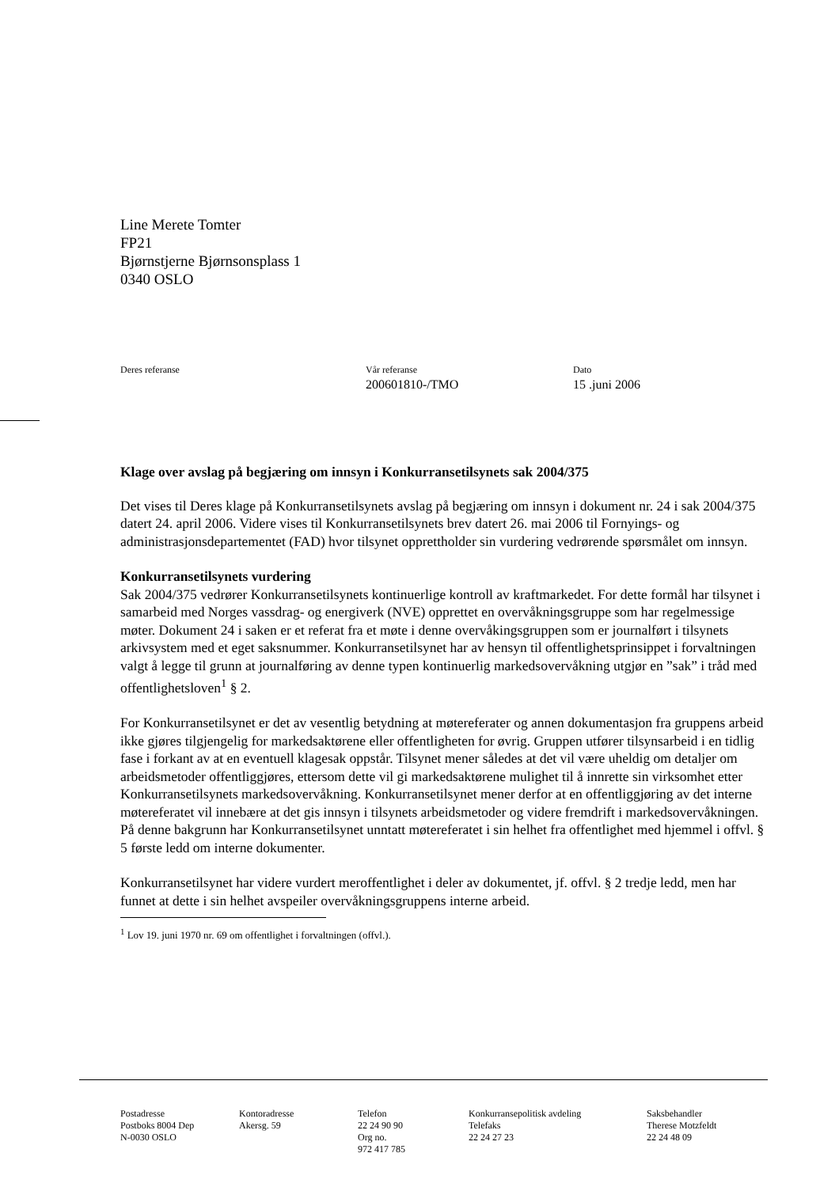Line Merete Tomter
FP21
Bjørnstjerne Bjørnsonsplass 1
0340 OSLO
Deres referanse Vår referanse
200601810-/TMO
Dato
15 .juni 2006
Klage over avslag på begjæring om innsyn i Konkurransetilsynets sak 2004/375
Det vises til Deres klage på Konkurransetilsynets avslag på begjæring om innsyn i dokument nr. 24 i sak 2004/375 datert 24. april 2006. Videre vises til Konkurransetilsynets brev datert 26. mai 2006 til Fornyings- og administrasjonsdepartementet (FAD) hvor tilsynet opprettholder sin vurdering vedrørende spørsmålet om innsyn.
Konkurransetilsynets vurdering
Sak 2004/375 vedrører Konkurransetilsynets kontinuerlige kontroll av kraftmarkedet. For dette formål har tilsynet i samarbeid med Norges vassdrag- og energiverk (NVE) opprettet en overvåkningsgruppe som har regelmessige møter. Dokument 24 i saken er et referat fra et møte i denne overvåkingsgruppen som er journalført i tilsynets arkivsystem med et eget saksnummer. Konkurransetilsynet har av hensyn til offentlighetsprinsippet i forvaltningen valgt å legge til grunn at journalføring av denne typen kontinuerlig markedsovervåkning utgjør en ”sak” i tråd med offentlighetsloven<sup>1</sup> § 2.
For Konkurransetilsynet er det av vesentlig betydning at møtereferater og annen dokumentasjon fra gruppens arbeid ikke gjøres tilgjengelig for markedsaktørene eller offentligheten for øvrig. Gruppen utfører tilsynsarbeid i en tidlig fase i forkant av at en eventuell klagesak oppstår. Tilsynet mener således at det vil være uheldig om detaljer om arbeidsmetoder offentliggjøres, ettersom dette vil gi markedsaktørene mulighet til å innrette sin virksomhet etter Konkurransetilsynets markedsovervåkning. Konkurransetilsynet mener derfor at en offentliggjøring av det interne møtereferatet vil innebære at det gis innsyn i tilsynets arbeidsmetoder og videre fremdrift i markedsovervåkningen. På denne bakgrunn har Konkurransetilsynet unntatt møtereferatet i sin helhet fra offentlighet med hjemmel i offvl. § 5 første ledd om interne dokumenter.
Konkurransetilsynet har videre vurdert meroffentlighet i deler av dokumentet, jf. offvl. § 2 tredje ledd, men har funnet at dette i sin helhet avspeiler overvåkningsgruppens interne arbeid.
<sup>1</sup> Lov 19. juni 1970 nr. 69 om offentlighet i forvaltningen (offvl.).
Postadresse
Postboks 8004 Dep
N-0030 OSLO
Kontoradresse
Akersg. 59
Telefon
22 24 90 90
Org no.
972 417 785
Konkurransepolitisk avdeling
Telefaks
22 24 27 23
Saksbehandler
Therese Motzfeldt
22 24 48 09